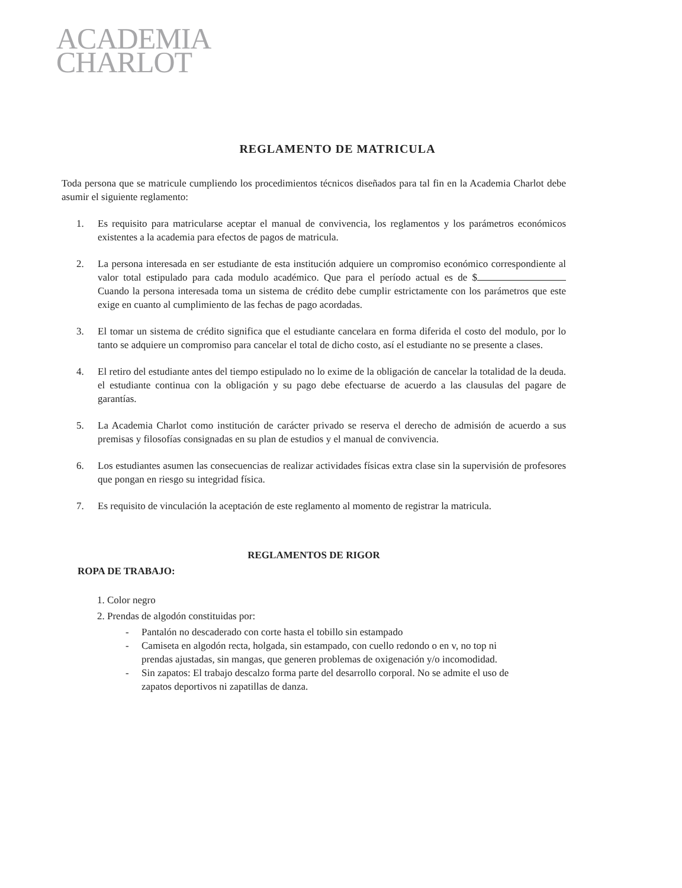ACADEMIA
CHARLOT
REGLAMENTO DE MATRICULA
Toda persona que se matricule cumpliendo los procedimientos técnicos diseñados para tal fin en la Academia Charlot debe asumir el siguiente reglamento:
1. Es requisito para matricularse aceptar el manual de convivencia, los reglamentos y los parámetros económicos existentes a la academia para efectos de pagos de matricula.
2. La persona interesada en ser estudiante de esta institución adquiere un compromiso económico correspondiente al valor total estipulado para cada modulo académico. Que para el período actual es de $ Cuando la persona interesada toma un sistema de crédito debe cumplir estrictamente con los parámetros que este exige en cuanto al cumplimiento de las fechas de pago acordadas.
3. El tomar un sistema de crédito significa que el estudiante cancelara en forma diferida el costo del modulo, por lo tanto se adquiere un compromiso para cancelar el total de dicho costo, así el estudiante no se presente a clases.
4. El retiro del estudiante antes del tiempo estipulado no lo exime de la obligación de cancelar la totalidad de la deuda. el estudiante continua con la obligación y su pago debe efectuarse de acuerdo a las clausulas del pagare de garantías.
5. La Academia Charlot como institución de carácter privado se reserva el derecho de admisión de acuerdo a sus premisas y filosofías consignadas en su plan de estudios y el manual de convivencia.
6. Los estudiantes asumen las consecuencias de realizar actividades físicas extra clase sin la supervisión de profesores que pongan en riesgo su integridad física.
7. Es requisito de vinculación la aceptación de este reglamento al momento de registrar la matricula.
REGLAMENTOS DE RIGOR
ROPA DE TRABAJO:
1. Color negro
2. Prendas de algodón constituidas por:
- Pantalón no descaderado con corte hasta el tobillo sin estampado
- Camiseta en algodón recta, holgada, sin estampado, con cuello redondo o en v, no top ni prendas ajustadas, sin mangas, que generen problemas de oxigenación y/o incomodidad.
- Sin zapatos: El trabajo descalzo forma parte del desarrollo corporal. No se admite el uso de zapatos deportivos ni zapatillas de danza.